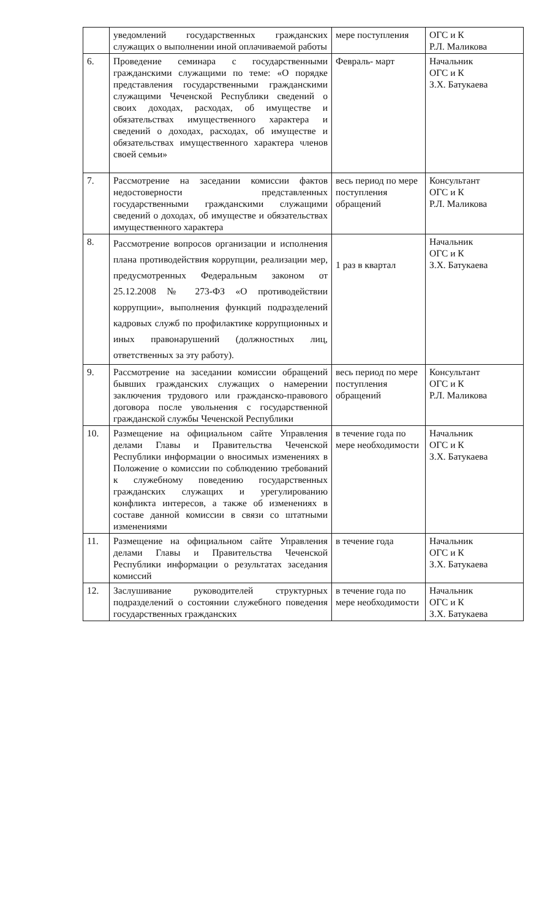| | уведомлений государственных гражданских служащих о выполнении иной оплачиваемой работы | мере поступления | ОГС и К Р.Л. Маликова |
| 6. | Проведение семинара с государственными гражданскими служащими по теме: «О порядке представления государственными гражданскими служащими Чеченской Республики сведений о своих доходах, расходах, об имуществе и обязательствах имущественного характера и сведений о доходах, расходах, об имуществе и обязательствах имущественного характера членов своей семьи» | Февраль- март | Начальник ОГС и К З.Х. Батукаева |
| 7. | Рассмотрение на заседании комиссии фактов недостоверности представленных государственными гражданскими служащими сведений о доходах, об имуществе и обязательствах имущественного характера | весь период по мере поступления обращений | Консультант ОГС и К Р.Л. Маликова |
| 8. | Рассмотрение вопросов организации и исполнения плана противодействия коррупции, реализации мер, предусмотренных Федеральным законом от 25.12.2008 № 273-ФЗ «О противодействии коррупции», выполнения функций подразделений кадровых служб по профилактике коррупционных и иных правонарушений (должностных лиц, ответственных за эту работу). | 1 раз в квартал | Начальник ОГС и К З.Х. Батукаева |
| 9. | Рассмотрение на заседании комиссии обращений бывших гражданских служащих о намерении заключения трудового или гражданско-правового договора после увольнения с государственной гражданской службы Чеченской Республики | весь период по мере поступления обращений | Консультант ОГС и К Р.Л. Маликова |
| 10. | Размещение на официальном сайте Управления делами Главы и Правительства Чеченской Республики информации о вносимых изменениях в Положение о комиссии по соблюдению требований к служебному поведению государственных гражданских служащих и урегулированию конфликта интересов, а также об изменениях в составе данной комиссии в связи со штатными изменениями | в течение года по мере необходимости | Начальник ОГС и К З.Х. Батукаева |
| 11. | Размещение на официальном сайте Управления делами Главы и Правительства Чеченской Республики информации о результатах заседания комиссий | в течение года | Начальник ОГС и К З.Х. Батукаева |
| 12. | Заслушивание руководителей структурных подразделений о состоянии служебного поведения государственных гражданских | в течение года по мере необходимости | Начальник ОГС и К З.Х. Батукаева |